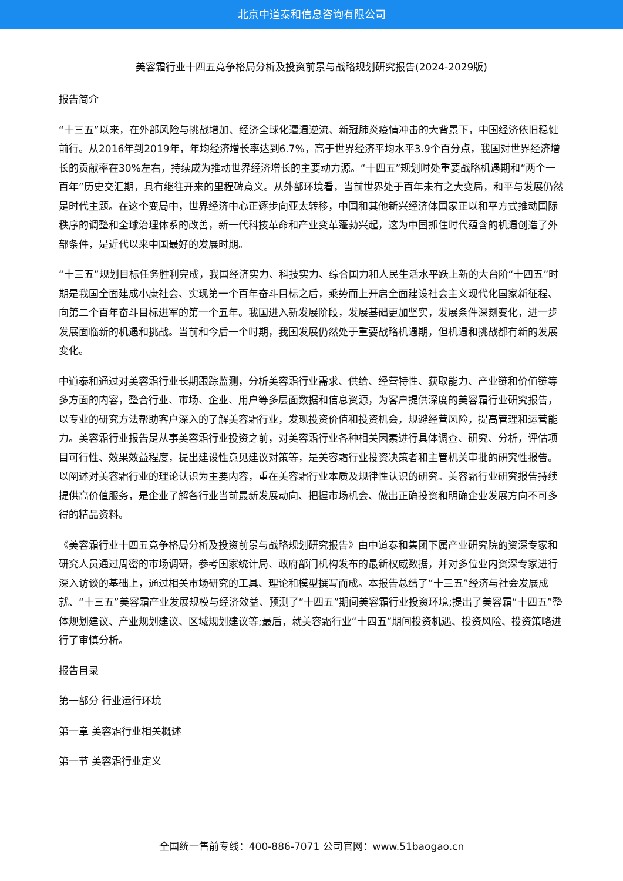北京中道泰和信息咨询有限公司
美容霜行业十四五竞争格局分析及投资前景与战略规划研究报告(2024-2029版)
报告简介
“十三五”以来，在外部风险与挑战增加、经济全球化遭遇逆流、新冠肺炎疫情冲击的大背景下，中国经济依旧稳健前行。从2016年到2019年，年均经济增长率达到6.7%，高于世界经济平均水平3.9个百分点，我国对世界经济增长的贡献率在30%左右，持续成为推动世界经济增长的主要动力源。“十四五”规划时处重要战略机遇期和“两个一百年”历史交汇期，具有继往开来的里程碑意义。从外部环境看，当前世界处于百年未有之大变局，和平与发展仍然是时代主题。在这个变局中，世界经济中心正逐步向亚太转移，中国和其他新兴经济体国家正以和平方式推动国际秩序的调整和全球治理体系的改善，新一代科技革命和产业变革蓬勃兴起，这为中国抓住时代蕴含的机遇创造了外部条件，是近代以来中国最好的发展时期。
“十三五”规划目标任务胜利完成，我国经济实力、科技实力、综合国力和人民生活水平跃上新的大台阶“十四五”时期是我国全面建成小康社会、实现第一个百年奋斗目标之后，乘势而上开启全面建设社会主义现代化国家新征程、向第二个百年奋斗目标进军的第一个五年。我国进入新发展阶段，发展基础更加坚实，发展条件深刻变化，进一步发展面临新的机遇和挑战。当前和今后一个时期，我国发展仍然处于重要战略机遇期，但机遇和挑战都有新的发展变化。
中道泰和通过对美容霜行业长期跟踪监测，分析美容霜行业需求、供给、经营特性、获取能力、产业链和价值链等多方面的内容，整合行业、市场、企业、用户等多层面数据和信息资源，为客户提供深度的美容霜行业研究报告，以专业的研究方法帮助客户深入的了解美容霜行业，发现投资价值和投资机会，规避经营风险，提高管理和运营能力。美容霜行业报告是从事美容霜行业投资之前，对美容霜行业各种相关因素进行具体调查、研究、分析，评估项目可行性、效果效益程度，提出建设性意见建议对策等，是美容霜行业投资决策者和主管机关审批的研究性报告。以阐述对美容霜行业的理论认识为主要内容，重在美容霜行业本质及规律性认识的研究。美容霜行业研究报告持续提供高价值服务，是企业了解各行业当前最新发展动向、把握市场机会、做出正确投资和明确企业发展方向不可多得的精品资料。
《美容霜行业十四五竞争格局分析及投资前景与战略规划研究报告》由中道泰和集团下属产业研究院的资深专家和研究人员通过周密的市场调研，参考国家统计局、政府部门机构发布的最新权威数据，并对多位业内资深专家进行深入访谈的基础上，通过相关市场研究的工具、理论和模型撰写而成。本报告总结了“十三五”经济与社会发展成就、“十三五”美容霜产业发展规模与经济效益、预测了“十四五”期间美容霜行业投资环境;提出了美容霜“十四五”整体规划建议、产业规划建议、区域规划建议等;最后，就美容霜行业“十四五”期间投资机遇、投资风险、投资策略进行了审慎分析。
报告目录
第一部分 行业运行环境
第一章 美容霜行业相关概述
第一节 美容霜行业定义
全国统一售前专线：400-886-7071 公司官网：www.51baogao.cn